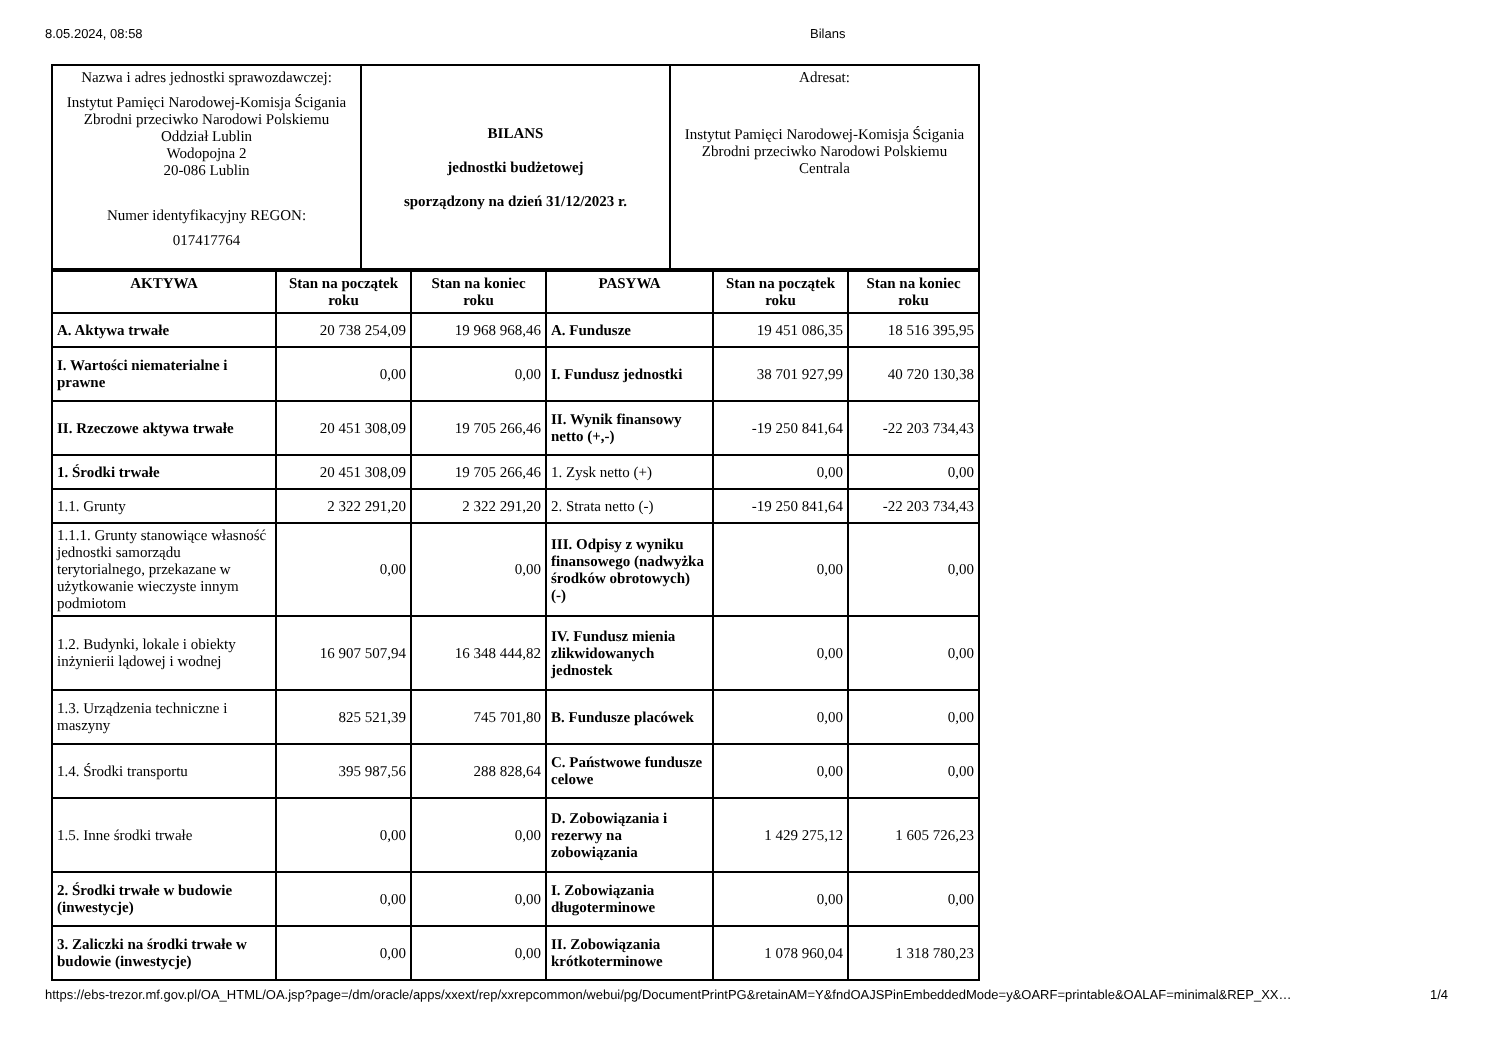8.05.2024, 08:58 Bilans
| Nazwa i adres jednostki sprawozdawczej: Instytut Pamięci Narodowej-Komisja Ścigania Zbrodni przeciwko Narodowi Polskiemu Oddział Lublin Wodopojna 2 20-086 Lublin Numer identyfikacyjny REGON: 017417764 | BILANS jednostki budżetowej sporządzony na dzień 31/12/2023 r. | Adresat: Instytut Pamięci Narodowej-Komisja Ścigania Zbrodni przeciwko Narodowi Polskiemu Centrala |
| AKTYWA | Stan na początek roku | Stan na koniec roku | PASYWA | Stan na początek roku | Stan na koniec roku |
| --- | --- | --- | --- | --- | --- |
| A. Aktywa trwałe | 20 738 254,09 | 19 968 968,46 | A. Fundusze | 19 451 086,35 | 18 516 395,95 |
| I. Wartości niematerialne i prawne | 0,00 | 0,00 | I. Fundusz jednostki | 38 701 927,99 | 40 720 130,38 |
| II. Rzeczowe aktywa trwałe | 20 451 308,09 | 19 705 266,46 | II. Wynik finansowy netto (+,-) | -19 250 841,64 | -22 203 734,43 |
| 1. Środki trwałe | 20 451 308,09 | 19 705 266,46 | 1. Zysk netto (+) | 0,00 | 0,00 |
| 1.1. Grunty | 2 322 291,20 | 2 322 291,20 | 2. Strata netto (-) | -19 250 841,64 | -22 203 734,43 |
| 1.1.1. Grunty stanowiące własność jednostki samorządu terytorialnego, przekazane w użytkowanie wieczyste innym podmiotom | 0,00 | 0,00 | III. Odpisy z wyniku finansowego (nadwyżka środków obrotowych) (-) | 0,00 | 0,00 |
| 1.2. Budynki, lokale i obiekty inżynierii lądowej i wodnej | 16 907 507,94 | 16 348 444,82 | IV. Fundusz mienia zlikwidowanych jednostek | 0,00 | 0,00 |
| 1.3. Urządzenia techniczne i maszyny | 825 521,39 | 745 701,80 | B. Fundusze placówek | 0,00 | 0,00 |
| 1.4. Środki transportu | 395 987,56 | 288 828,64 | C. Państwowe fundusze celowe | 0,00 | 0,00 |
| 1.5. Inne środki trwałe | 0,00 | 0,00 | D. Zobowiązania i rezerwy na zobowiązania | 1 429 275,12 | 1 605 726,23 |
| 2. Środki trwałe w budowie (inwestycje) | 0,00 | 0,00 | I. Zobowiązania długoterminowe | 0,00 | 0,00 |
| 3. Zaliczki na środki trwałe w budowie (inwestycje) | 0,00 | 0,00 | II. Zobowiązania krótkoterminowe | 1 078 960,04 | 1 318 780,23 |
https://ebs-trezor.mf.gov.pl/OA_HTML/OA.jsp?page=/dm/oracle/apps/xxext/rep/xxrepcommon/webui/pg/DocumentPrintPG&retainAM=Y&fndOAJSPinEmbeddedMode=y&OARF=printable&OALAF=minimal&REP_XX…
1/4